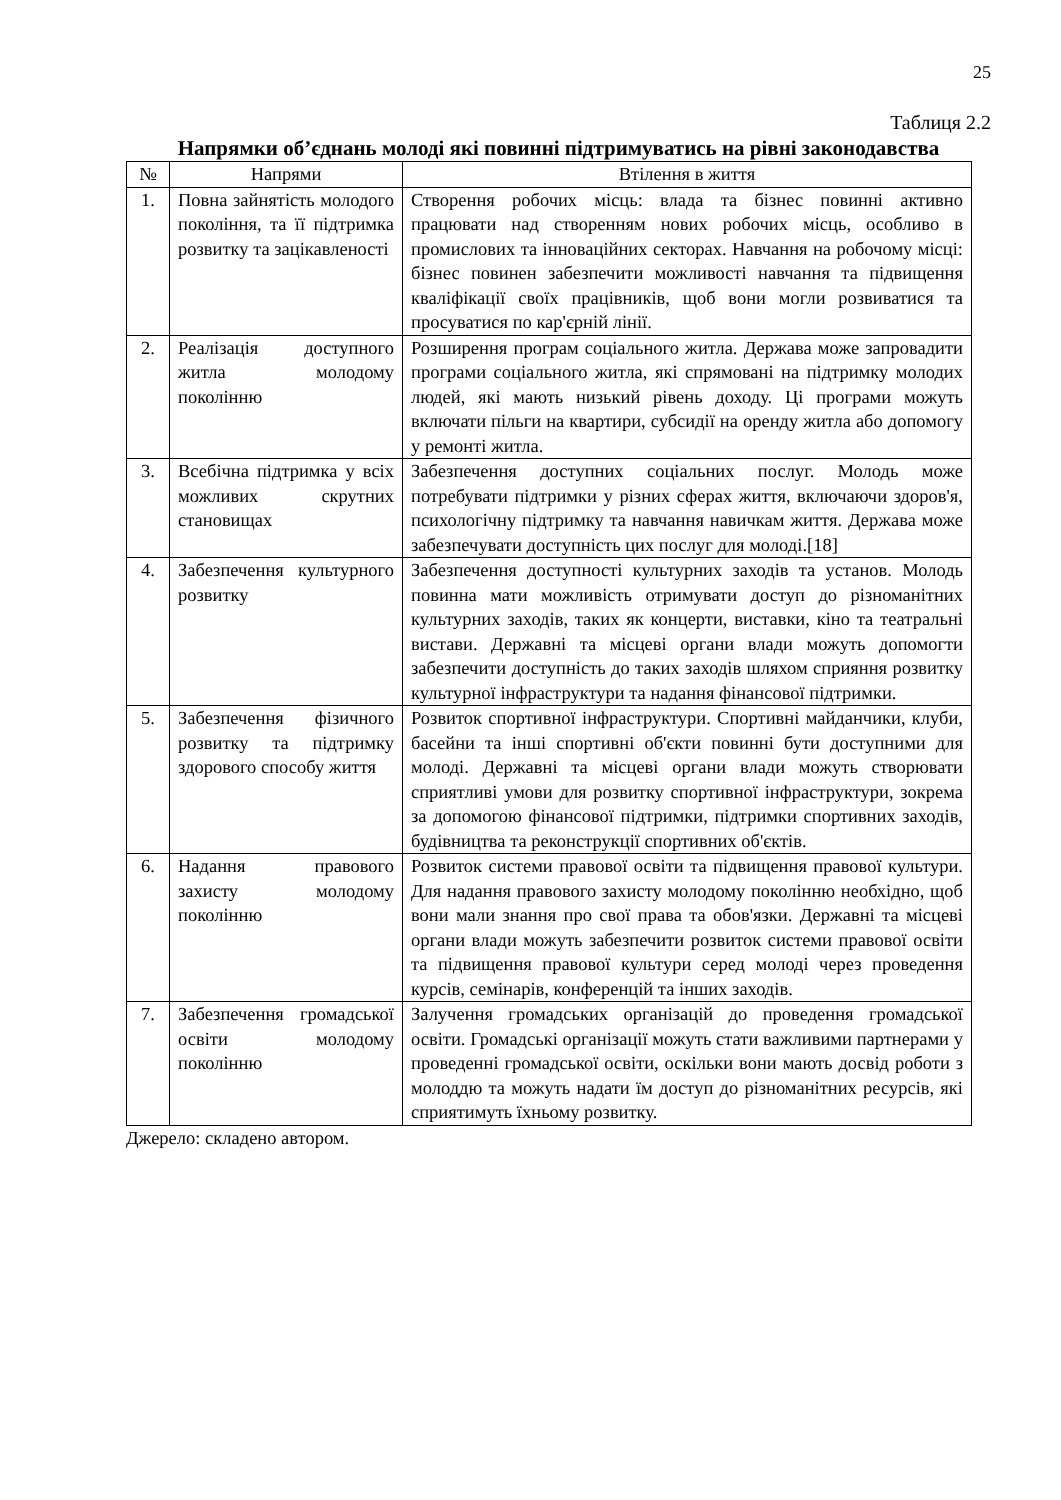25
Таблиця 2.2
Напрямки об’єднань молоді які повинні підтримуватись на рівні законодавства
| № | Напрями | Втілення в життя |
| --- | --- | --- |
| 1. | Повна зайнятість молодого покоління, та її підтримка розвитку та зацікавленості | Створення робочих місць: влада та бізнес повинні активно працювати над створенням нових робочих місць, особливо в промислових та інноваційних секторах. Навчання на робочому місці: бізнес повинен забезпечити можливості навчання та підвищення кваліфікації своїх працівників, щоб вони могли розвиватися та просуватися по кар'єрній лінії. |
| 2. | Реалізація доступного житла молодому поколінню | Розширення програм соціального житла. Держава може запровадити програми соціального житла, які спрямовані на підтримку молодих людей, які мають низький рівень доходу. Ці програми можуть включати пільги на квартири, субсидії на оренду житла або допомогу у ремонті житла. |
| 3. | Всебічна підтримка у всіх можливих скрутних становищах | Забезпечення доступних соціальних послуг. Молодь може потребувати підтримки у різних сферах життя, включаючи здоров'я, психологічну підтримку та навчання навичкам життя. Держава може забезпечувати доступність цих послуг для молоді.[18] |
| 4. | Забезпечення культурного розвитку | Забезпечення доступності культурних заходів та установ. Молодь повинна мати можливість отримувати доступ до різноманітних культурних заходів, таких як концерти, виставки, кіно та театральні вистави. Державні та місцеві органи влади можуть допомогти забезпечити доступність до таких заходів шляхом сприяння розвитку культурної інфраструктури та надання фінансової підтримки. |
| 5. | Забезпечення фізичного розвитку та підтримку здорового способу життя | Розвиток спортивної інфраструктури. Спортивні майданчики, клуби, басейни та інші спортивні об'єкти повинні бути доступними для молоді. Державні та місцеві органи влади можуть створювати сприятливі умови для розвитку спортивної інфраструктури, зокрема за допомогою фінансової підтримки, підтримки спортивних заходів, будівництва та реконструкції спортивних об'єктів. |
| 6. | Надання правового захисту молодому поколінню | Розвиток системи правової освіти та підвищення правової культури. Для надання правового захисту молодому поколінню необхідно, щоб вони мали знання про свої права та обов'язки. Державні та місцеві органи влади можуть забезпечити розвиток системи правової освіти та підвищення правової культури серед молоді через проведення курсів, семінарів, конференцій та інших заходів. |
| 7. | Забезпечення громадської освіти молодому поколінню | Залучення громадських організацій до проведення громадської освіти. Громадські організації можуть стати важливими партнерами у проведенні громадської освіти, оскільки вони мають досвід роботи з молоддю та можуть надати їм доступ до різноманітних ресурсів, які сприятимуть їхньому розвитку. |
Джерело: складено автором.